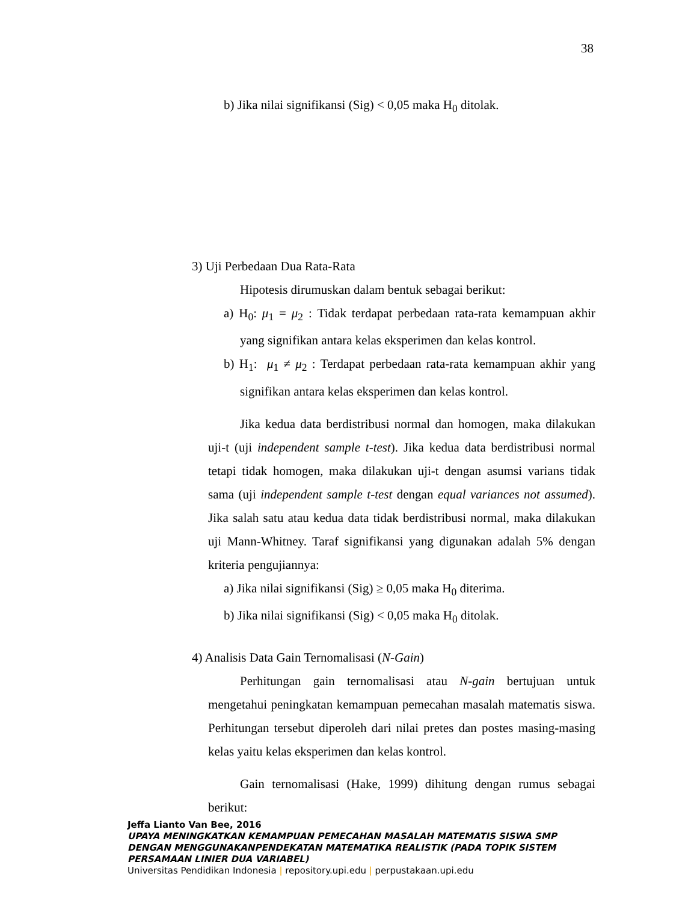38
b) Jika nilai signifikansi (Sig) < 0,05 maka H<sub>0</sub> ditolak.
3) Uji Perbedaan Dua Rata-Rata
Hipotesis dirumuskan dalam bentuk sebagai berikut:
a) H<sub>0</sub>: μ<sub>1</sub> = μ<sub>2</sub> : Tidak terdapat perbedaan rata-rata kemampuan akhir yang signifikan antara kelas eksperimen dan kelas kontrol.
b) H<sub>1</sub>: μ<sub>1</sub> ≠ μ<sub>2</sub> : Terdapat perbedaan rata-rata kemampuan akhir yang signifikan antara kelas eksperimen dan kelas kontrol.
Jika kedua data berdistribusi normal dan homogen, maka dilakukan uji-t (uji independent sample t-test). Jika kedua data berdistribusi normal tetapi tidak homogen, maka dilakukan uji-t dengan asumsi varians tidak sama (uji independent sample t-test dengan equal variances not assumed). Jika salah satu atau kedua data tidak berdistribusi normal, maka dilakukan uji Mann-Whitney. Taraf signifikansi yang digunakan adalah 5% dengan kriteria pengujiannya:
a) Jika nilai signifikansi (Sig) ≥ 0,05 maka H<sub>0</sub> diterima.
b) Jika nilai signifikansi (Sig) < 0,05 maka H<sub>0</sub> ditolak.
4) Analisis Data Gain Ternomalisasi (N-Gain)
Perhitungan gain ternomalisasi atau N-gain bertujuan untuk mengetahui peningkatan kemampuan pemecahan masalah matematis siswa. Perhitungan tersebut diperoleh dari nilai pretes dan postes masing-masing kelas yaitu kelas eksperimen dan kelas kontrol.
Gain ternomalisasi (Hake, 1999) dihitung dengan rumus sebagai berikut:
Jeffa Lianto Van Bee, 2016
UPAYA MENINGKATKAN KEMAMPUAN PEMECAHAN MASALAH MATEMATIS SISWA SMP DENGAN MENGGUNAKANPENDEKATAN MATEMATIKA REALISTIK (PADA TOPIK SISTEM PERSAMAAN LINIER DUA VARIABEL)
Universitas Pendidikan Indonesia | repository.upi.edu | perpustakaan.upi.edu